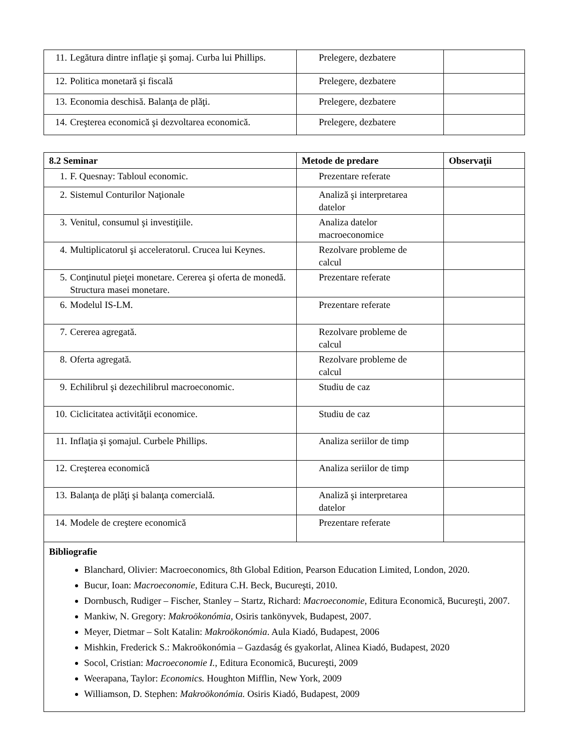| 11. Legătura dintre inflaţie şi şomaj. Curba lui Phillips. | Prelegere, dezbatere | |
| 12. Politica monetară şi fiscală | Prelegere, dezbatere | |
| 13. Economia deschisă. Balanţa de plăţi. | Prelegere, dezbatere | |
| 14. Creşterea economică şi dezvoltarea economică. | Prelegere, dezbatere | |
| 8.2 Seminar | Metode de predare | Observaţii |
| --- | --- | --- |
| 1. F. Quesnay: Tabloul economic. | Prezentare referate | |
| 2. Sistemul Conturilor Naţionale | Analiză şi interpretarea datelor | |
| 3. Venitul, consumul şi investiţiile. | Analiza datelor macroeconomice | |
| 4. Multiplicatorul şi acceleratorul. Crucea lui Keynes. | Rezolvare probleme de calcul | |
| 5. Conţinutul pieţei monetare. Cererea şi oferta de monedă. Structura masei monetare. | Prezentare referate | |
| 6. Modelul IS-LM. | Prezentare referate | |
| 7. Cererea agregată. | Rezolvare probleme de calcul | |
| 8. Oferta agregată. | Rezolvare probleme de calcul | |
| 9. Echilibrul şi dezechilibrul macroeconomic. | Studiu de caz | |
| 10. Ciclicitatea activităţii economice. | Studiu de caz | |
| 11. Inflaţia şi şomajul. Curbele Phillips. | Analiza seriilor de timp | |
| 12. Creşterea economică | Analiza seriilor de timp | |
| 13. Balanţa de plăţi şi balanţa comercială. | Analiză şi interpretarea datelor | |
| 14. Modele de creştere economică | Prezentare referate | |
| Bibliografie Blanchard, Olivier: Macroeconomics, 8th Global Edition, Pearson Education Limited, London, 2020. Bucur, Ioan: Macroeconomie , Editura C.H. Beck, Bucureşti, 2010. Dornbusch, Rudiger – Fischer, Stanley – Startz, Richard: Macroeconomie , Editura Economică, Bucureşti, 2007. Mankiw, N. Gregory: Makroökonómia, Osiris tankönyvek, Budapest, 2007. Meyer, Dietmar – Solt Katalin: Makroökonómia . Aula Kiadó, Budapest, 2006 Mishkin, Frederick S.: Makroökonómia – Gazdaság és gyakorlat, Alinea Kiadó, Budapest, 2020 Socol, Cristian: Macroeconomie I. , Editura Economică, Bucureşti, 2009 Weerapana, Taylor: Economics. Houghton Mifflin, New York, 2009 Williamson, D. Stephen: Makroökonómia. Osiris Kiadó, Budapest, 2009 | | |